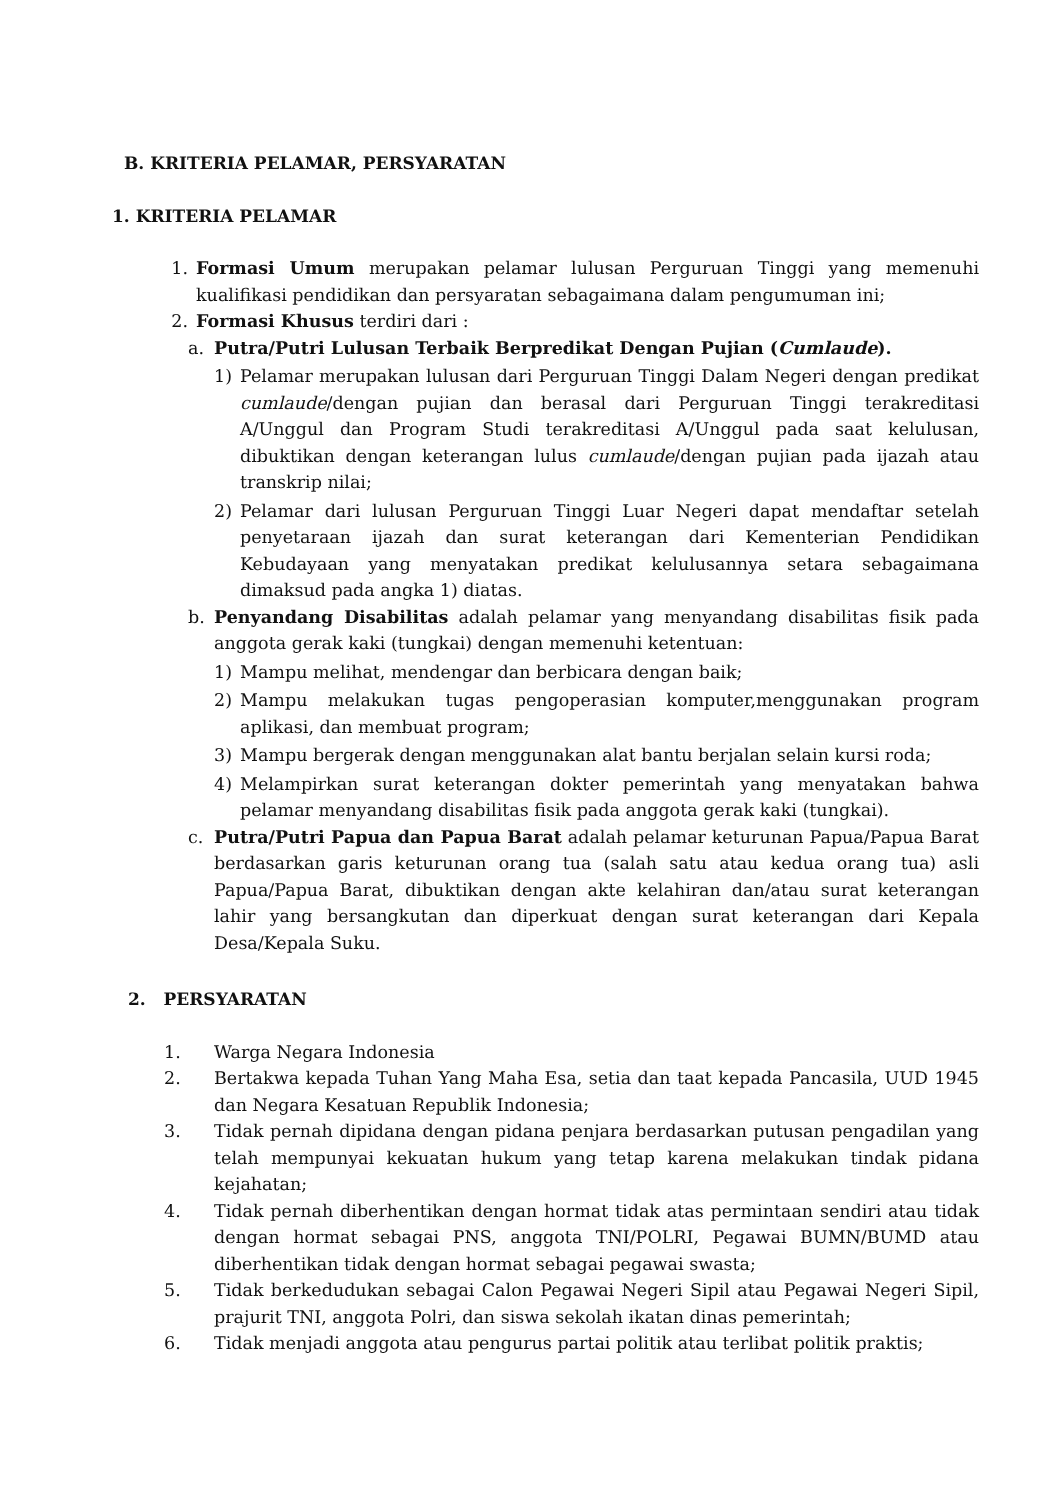B. KRITERIA PELAMAR, PERSYARATAN
1. KRITERIA PELAMAR
1. Formasi Umum merupakan pelamar lulusan Perguruan Tinggi yang memenuhi kualifikasi pendidikan dan persyaratan sebagaimana dalam pengumuman ini;
2. Formasi Khusus terdiri dari :
a. Putra/Putri Lulusan Terbaik Berpredikat Dengan Pujian (Cumlaude).
1) Pelamar merupakan lulusan dari Perguruan Tinggi Dalam Negeri dengan predikat cumlaude/dengan pujian dan berasal dari Perguruan Tinggi terakreditasi A/Unggul dan Program Studi terakreditasi A/Unggul pada saat kelulusan, dibuktikan dengan keterangan lulus cumlaude/dengan pujian pada ijazah atau transkrip nilai;
2) Pelamar dari lulusan Perguruan Tinggi Luar Negeri dapat mendaftar setelah penyetaraan ijazah dan surat keterangan dari Kementerian Pendidikan Kebudayaan yang menyatakan predikat kelulusannya setara sebagaimana dimaksud pada angka 1) diatas.
b. Penyandang Disabilitas adalah pelamar yang menyandang disabilitas fisik pada anggota gerak kaki (tungkai) dengan memenuhi ketentuan:
1) Mampu melihat, mendengar dan berbicara dengan baik;
2) Mampu melakukan tugas pengoperasian komputer,menggunakan program aplikasi, dan membuat program;
3) Mampu bergerak dengan menggunakan alat bantu berjalan selain kursi roda;
4) Melampirkan surat keterangan dokter pemerintah yang menyatakan bahwa pelamar menyandang disabilitas fisik pada anggota gerak kaki (tungkai).
c. Putra/Putri Papua dan Papua Barat adalah pelamar keturunan Papua/Papua Barat berdasarkan garis keturunan orang tua (salah satu atau kedua orang tua) asli Papua/Papua Barat, dibuktikan dengan akte kelahiran dan/atau surat keterangan lahir yang bersangkutan dan diperkuat dengan surat keterangan dari Kepala Desa/Kepala Suku.
2. PERSYARATAN
1. Warga Negara Indonesia
2. Bertakwa kepada Tuhan Yang Maha Esa, setia dan taat kepada Pancasila, UUD 1945 dan Negara Kesatuan Republik Indonesia;
3. Tidak pernah dipidana dengan pidana penjara berdasarkan putusan pengadilan yang telah mempunyai kekuatan hukum yang tetap karena melakukan tindak pidana kejahatan;
4. Tidak pernah diberhentikan dengan hormat tidak atas permintaan sendiri atau tidak dengan hormat sebagai PNS, anggota TNI/POLRI, Pegawai BUMN/BUMD atau diberhentikan tidak dengan hormat sebagai pegawai swasta;
5. Tidak berkedudukan sebagai Calon Pegawai Negeri Sipil atau Pegawai Negeri Sipil, prajurit TNI, anggota Polri, dan siswa sekolah ikatan dinas pemerintah;
6. Tidak menjadi anggota atau pengurus partai politik atau terlibat politik praktis;